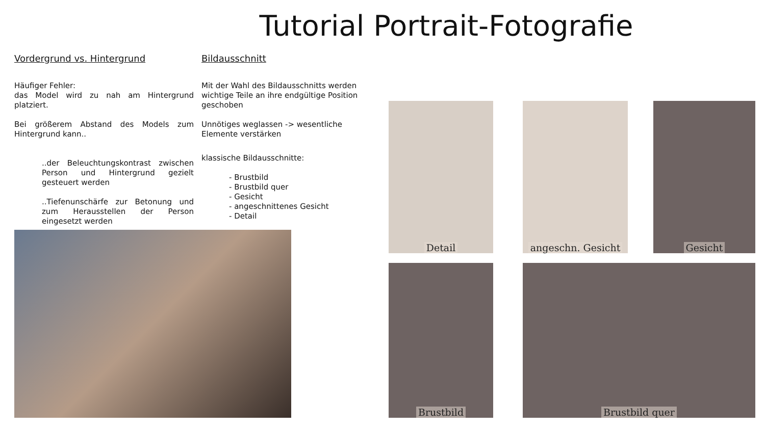Tutorial Portrait-Fotografie
Vordergrund vs. Hintergrund
Häufiger Fehler:
das Model wird zu nah am Hintergrund platziert.
Bei größerem Abstand des Models zum Hintergrund kann..
..der Beleuchtungskontrast zwischen Person und Hintergrund gezielt gesteuert werden
..Tiefenunschärfe zur Betonung und zum Herausstellen der Person eingesetzt werden
Bildausschnitt
Mit der Wahl des Bildausschnitts werden wichtige Teile an ihre endgültige Position geschoben
Unnötiges weglassen -> wesentliche Elemente verstärken
klassische Bildausschnitte:
- Brustbild
- Brustbild quer
- Gesicht
- angeschnittenes Gesicht
- Detail
Detail angeschn. Gesicht Gesicht
Brustbild Brustbild quer